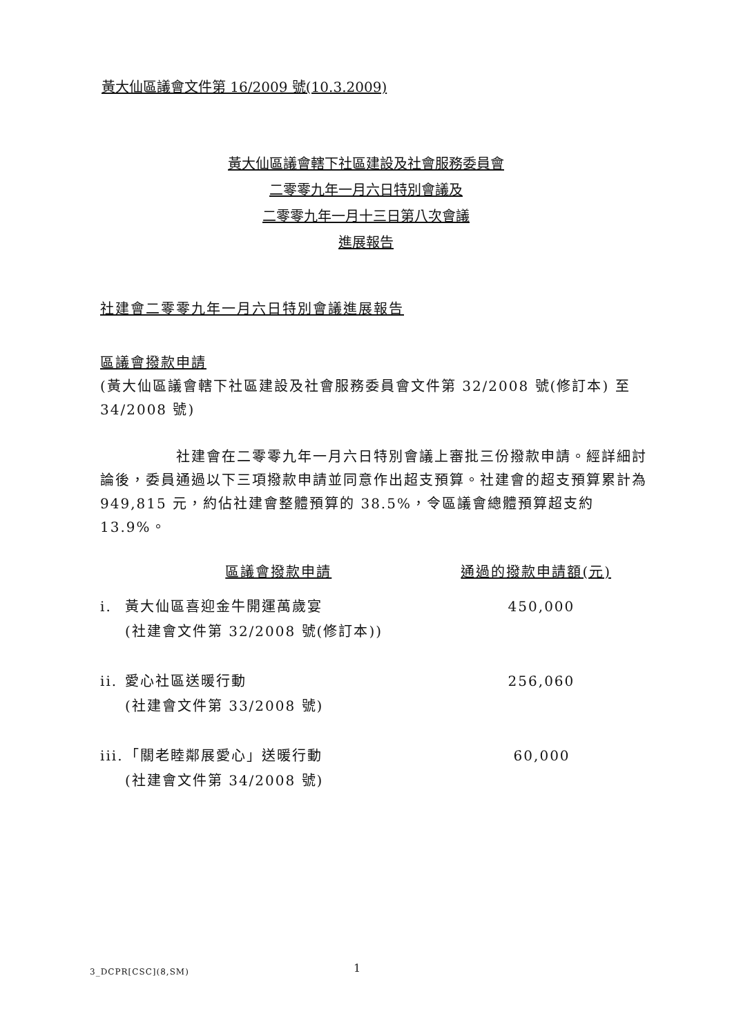黃大仙區議會文件第 16/2009 號(10.3.2009)
黃大仙區議會轄下社區建設及社會服務委員會
二零零九年一月六日特別會議及
二零零九年一月十三日第八次會議
進展報告
社建會二零零九年一月六日特別會議進展報告
區議會撥款申請
(黃大仙區議會轄下社區建設及社會服務委員會文件第 32/2008 號(修訂本) 至 34/2008 號)
社建會在二零零九年一月六日特別會議上審批三份撥款申請。經詳細討論後，委員通過以下三項撥款申請並同意作出超支預算。社建會的超支預算累計為 949,815 元，約佔社建會整體預算的 38.5%，令區議會總體預算超支約 13.9%。
| | 區議會撥款申請 | 通過的撥款申請額(元) |
| --- | --- | --- |
| i. | 黃大仙區喜迎金牛開運萬歲宴 (社建會文件第 32/2008 號(修訂本)) | 450,000 |
| ii. | 愛心社區送暖行動 (社建會文件第 33/2008 號) | 256,060 |
| iii. | 「關老睦鄰展愛心」送暖行動 (社建會文件第 34/2008 號) | 60,000 |
3_DCPR[CSC](8,SM) 1